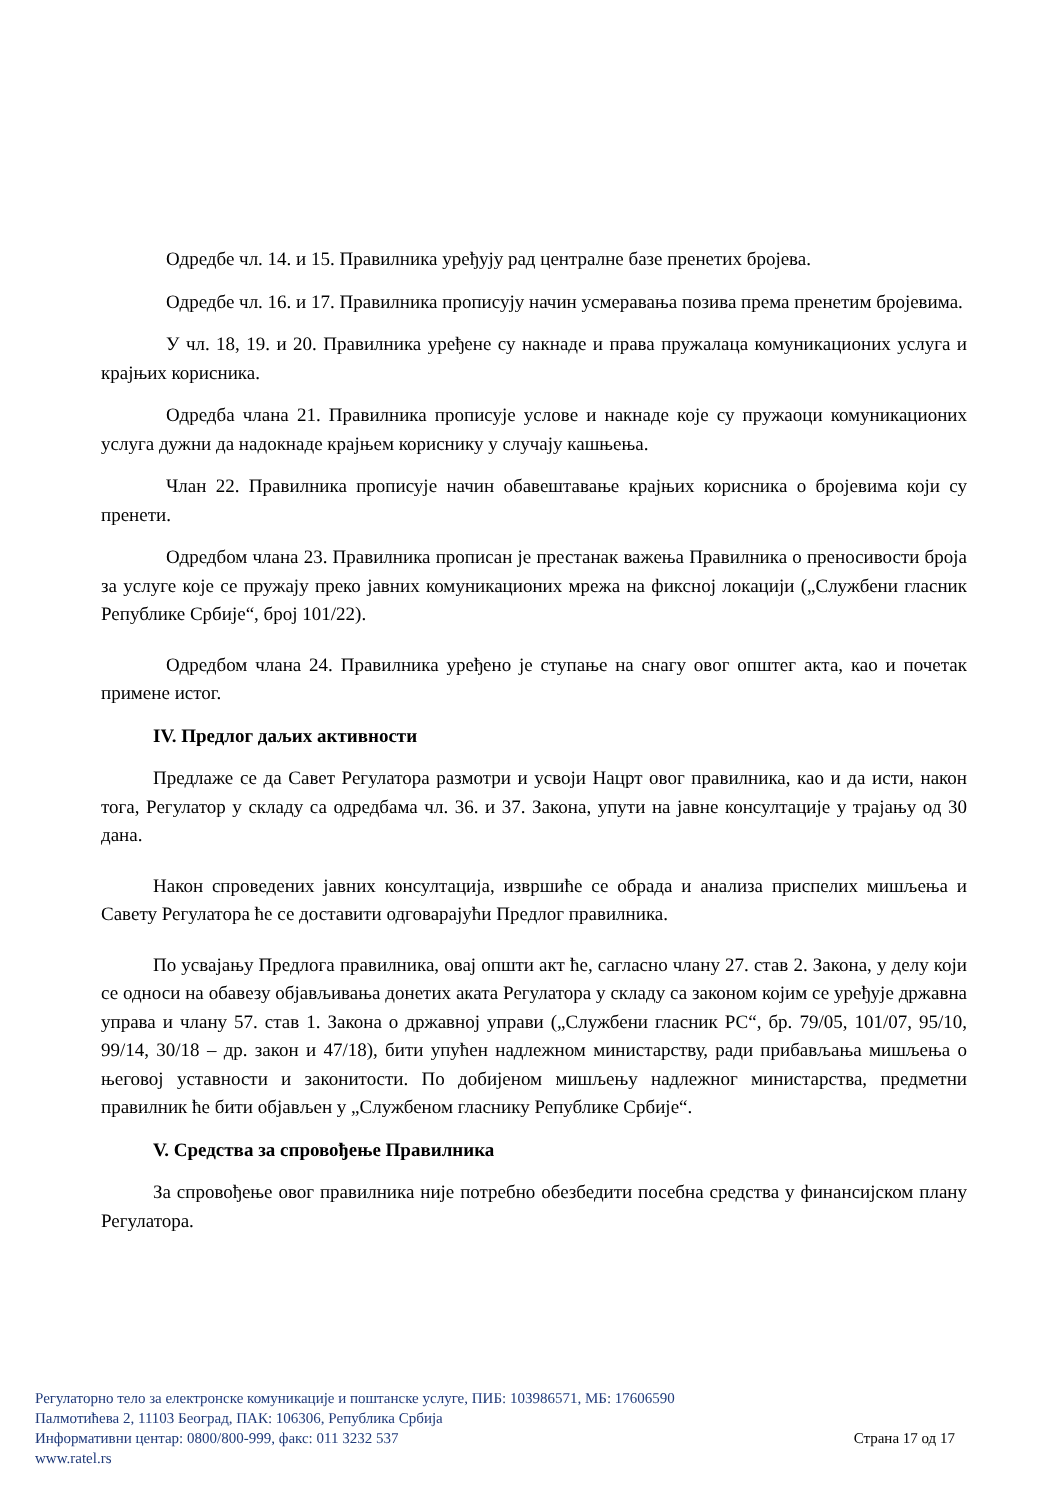Одредбе чл. 14. и 15. Правилника уређују рад централне базе пренетих бројева.
Одредбе чл. 16. и 17. Правилника прописују начин усмеравања позива према пренетим бројевима.
У чл. 18, 19. и 20. Правилника уређене су накнаде и права пружалаца комуникационих услуга и крајњих корисника.
Одредба члана 21. Правилника прописује услове и накнаде које су пружаоци комуникационих услуга дужни да надокнаде крајњем кориснику у случају кашњења.
Члан 22. Правилника прописује начин обавештавање крајњих корисника о бројевима који су пренети.
Одредбом члана 23. Правилника прописан је престанак важења Правилника о преносивости броја за услуге које се пружају преко јавних комуникационих мрежа на фиксној локацији („Службени гласник Републике Србије“, број 101/22).
Одредбом члана 24. Правилника уређено је ступање на снагу овог општег акта, као и почетак примене истог.
IV. Предлог даљих активности
Предлаже се да Савет Регулатора размотри и усвоји Нацрт овог правилника, као и да исти, након тога, Регулатор у складу са одредбама чл. 36. и 37. Закона, упути на јавне консултације у трајању од 30 дана.
Након спроведених јавних консултација, извршиће се обрада и анализа приспелих мишљења и Савету Регулатора ће се доставити одговарајући Предлог правилника.
По усвајању Предлога правилника, овај општи акт ће, сагласно члану 27. став 2. Закона, у делу који се односи на обавезу објављивања донетих аката Регулатора у складу са законом којим се уређује државна управа и члану 57. став 1. Закона о државној управи („Службени гласник РС“, бр. 79/05, 101/07, 95/10, 99/14, 30/18 – др. закон и 47/18), бити упућен надлежном министарству, ради прибављања мишљења о његовој уставности и законитости. По добијеном мишљењу надлежног министарства, предметни правилник ће бити објављен у „Службеном гласнику Републике Србије“.
V. Средства за спровођење Правилника
За спровођење овог правилника није потребно обезбедити посебна средства у финансијском плану Регулатора.
Регулаторно тело за електронске комуникације и поштанске услуге, ПИБ: 103986571, МБ: 17606590
Палмотићева 2, 11103 Београд, ПАК: 106306, Република Србија
Информативни центар: 0800/800-999, факс: 011 3232 537 Страна 17 од 17
www.ratel.rs